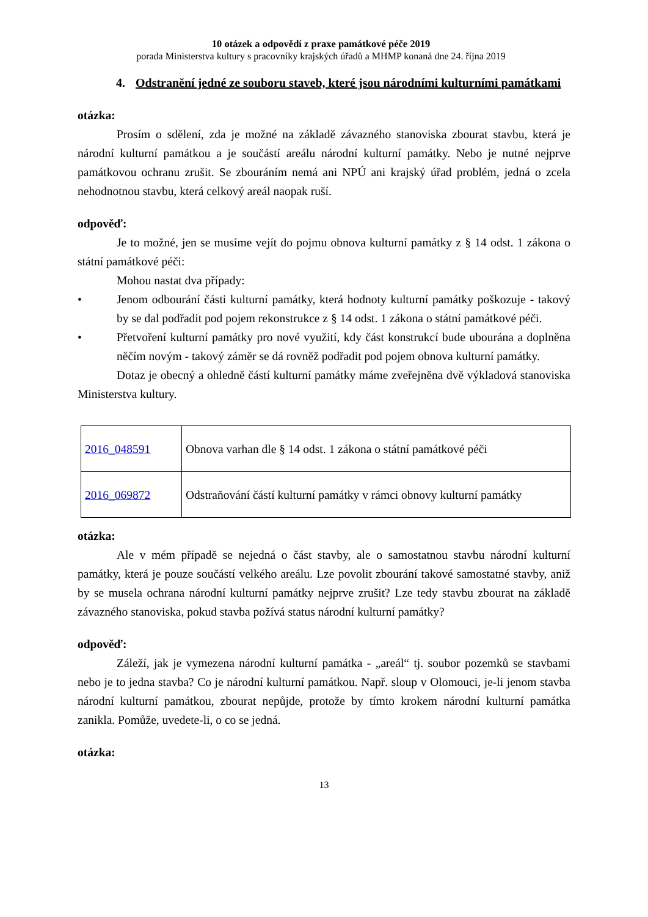10 otázek a odpovědí z praxe památkové péče 2019
porada Ministerstva kultury s pracovníky krajských úřadů a MHMP konaná dne 24. října 2019
4. Odstranění jedné ze souboru staveb, které jsou národními kulturními památkami
otázka:
Prosím o sdělení, zda je možné na základě závazného stanoviska zbourat stavbu, která je národní kulturní památkou a je součástí areálu národní kulturní památky. Nebo je nutné nejprve památkovou ochranu zrušit. Se zbouráním nemá ani NPÚ ani krajský úřad problém, jedná o zcela nehodnotnou stavbu, která celkový areál naopak ruší.
odpověď:
Je to možné, jen se musíme vejít do pojmu obnova kulturní památky z § 14 odst. 1 zákona o státní památkové péči:
Mohou nastat dva případy:
• Jenom odbourání části kulturní památky, která hodnoty kulturní památky poškozuje - takový by se dal podřadit pod pojem rekonstrukce z § 14 odst. 1 zákona o státní památkové péči.
• Přetvoření kulturní památky pro nové využití, kdy část konstrukcí bude ubourána a doplněna něčím novým - takový záměr se dá rovněž podřadit pod pojem obnova kulturní památky.
Dotaz je obecný a ohledně částí kulturní památky máme zveřejněna dvě výkladová stanoviska Ministerstva kultury.
| 2016_048591 | Obnova varhan dle § 14 odst. 1 zákona o státní památkové péči |
| 2016_069872 | Odstraňování částí kulturní památky v rámci obnovy kulturní památky |
otázka:
Ale v mém případě se nejedná o část stavby, ale o samostatnou stavbu národní kulturní památky, která je pouze součástí velkého areálu. Lze povolit zbourání takové samostatné stavby, aniž by se musela ochrana národní kulturní památky nejprve zrušit? Lze tedy stavbu zbourat na základě závazného stanoviska, pokud stavba požívá status národní kulturní památky?
odpověď:
Záleží, jak je vymezena národní kulturní památka - „areál“ tj. soubor pozemků se stavbami nebo je to jedna stavba? Co je národní kulturní památkou. Např. sloup v Olomouci, je-li jenom stavba národní kulturní památkou, zbourat nepůjde, protože by tímto krokem národní kulturní památka zanikla. Pomůže, uvedete-li, o co se jedná.
otázka:
13